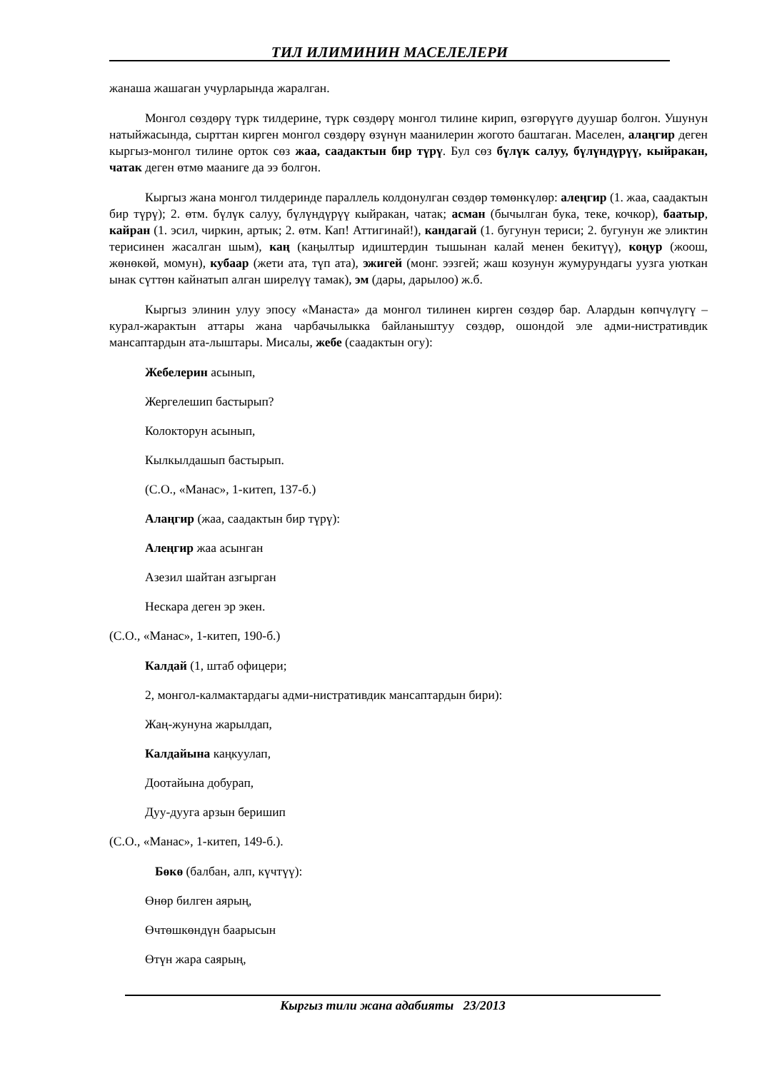ТИЛ ИЛИМИНИН МАСЕЛЕЛЕРИ
жанаша жашаган учурларында жаралган.
Монгол сөздөрү түрк тилдерине, түрк сөздөрү монгол тилине кирип, өзгөрүүгө дуушар болгон. Ушунун натыйжасында, сырттан кирген монгол сөздөрү өзүнүн маанилерин жогото баштаган. Маселен, алаңгир деген кыргыз-монгол тилине орток сөз жаа, саадактын бир түрү. Бул сөз бүлүк салуу, бүлүндүрүү, кыйракан, чатак деген өтмө мааниге да ээ болгон.
Кыргыз жана монгол тилдеринде параллель колдонулган сөздөр төмөнкүлөр: алеңгир (1. жаа, саадактын бир түрү); 2. өтм. бүлүк салуу, бүлүндүрүү кыйракан, чатак; асман (бычылган бука, теке, кочкор), баатыр, кайран (1. эсил, чиркин, артык; 2. өтм. Кап! Аттигинай!), кандагай (1. бугунун териси; 2. бугунун же эликтин терисинен жасалган шым), каң (каңылтыр идиштердин тышынан калай менен бекитүү), коңур (жоош, жөнөкөй, момун), кубаар (жети ата, түп ата), эжигей (монг. ээзгей; жаш козунун жумурундагы уузга уюткан ынак сүттөн кайнатып алган ширелүү тамак), эм (дары, дарылоо) ж.б.
Кыргыз элинин улуу эпосу «Манаста» да монгол тилинен кирген сөздөр бар. Алардын көпчүлүгү – курал-жарактын аттары жана чарбачылыкка байланыштуу сөздөр, ошондой эле адми-нистративдик мансаптардын ата-лыштары. Мисалы, жебе (саадактын огу):
Жебелерин асынып,
Жергелешип бастырып?
Колокторун асынып,
Кылкылдашып бастырып.
(С.О., «Манас», 1-китеп, 137-б.)
Алаңгир (жаа, саадактын бир түрү):
Алеңгир жаа асынган
Азезил шайтан азгырган
Нескара деген эр экен.
(С.О., «Манас», 1-китеп, 190-б.)
Калдай (1, штаб офицери;
2, монгол-калмактардагы адми-нистративдик мансаптардын бири):
Жаң-жунуна жарылдап,
Калдайына каңкуулап,
Доотайына добурап,
Дуу-дууга арзын беришип
(С.О., «Манас», 1-китеп, 149-б.).
Бөкө (балбан, алп, күчтүү):
Өнөр билген аярың,
Өчтөшкөндүн баарысын
Өтүн жара саярың,
Кыргыз тили жана адабияты 23/2013